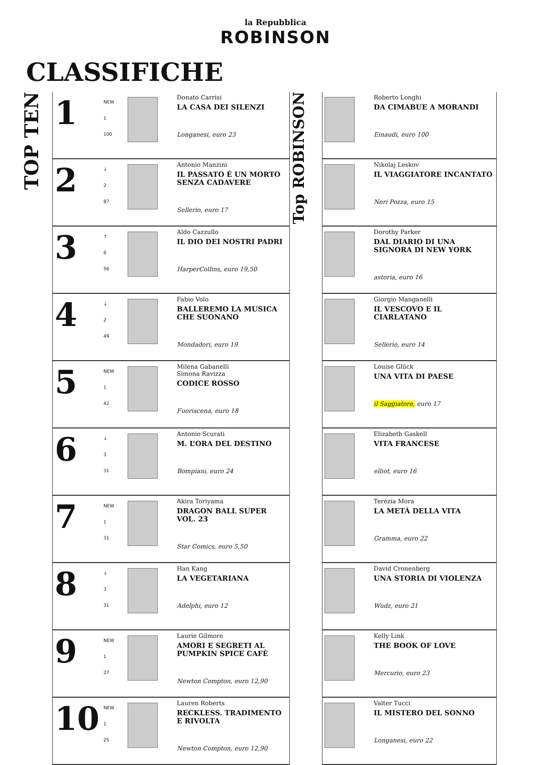la Repubblica
ROBINSON
CLASSIFICHE
TOP TEN
| 1 | NEW 1 100 | | Donato Carrisi LA CASA DEI SILENZI Longanesi, euro 23 |
| 2 | ↓ 2 87 | | Antonio Manzini IL PASSATO È UN MORTO SENZA CADAVERE Sellerio, euro 17 |
| 3 | ↑ 6 56 | | Aldo Cazzullo IL DIO DEI NOSTRI PADRI HarperCollins, euro 19,50 |
| 4 | ↓ 2 49 | | Fabio Volo BALLEREMO LA MUSICA CHE SUONANO Mondadori, euro 19 |
| 5 | NEW 1 42 | | Milena Gabanelli Simona Ravizza CODICE ROSSO Fuoriscena, euro 18 |
| 6 | ↓ 3 31 | | Antonio Scurati M. L’ORA DEL DESTINO Bompiani, euro 24 |
| 7 | NEW 1 31 | | Akira Toriyama DRAGON BALL SUPER VOL. 23 Star Comics, euro 5,50 |
| 8 | ↓ 3 31 | | Han Kang LA VEGETARIANA Adelphi, euro 12 |
| 9 | NEW 1 27 | | Laurie Gilmore AMORI E SEGRETI AL PUMPKIN SPICE CAFÈ Newton Compton, euro 12,90 |
| 10 | NEW 1 25 | | Lauren Roberts RECKLESS. TRADIMENTO E RIVOLTA Newton Compton, euro 12,90 |
Top ROBINSON
| | Roberto Longhi DA CIMABUE A MORANDI Einaudi, euro 100 |
| | Nikolaj Leskov IL VIAGGIATORE INCANTATO Neri Pozza, euro 15 |
| | Dorothy Parker DAL DIARIO DI UNA SIGNORA DI NEW YORK astoria, euro 16 |
| | Giorgio Manganelli IL VESCOVO E IL CIARLATANO Sellerio, euro 14 |
| | Louise Glück UNA VITA DI PAESE il Saggiatore, euro 17 |
| | Elizabeth Gaskell VITA FRANCESE elliot, euro 16 |
| | Terézia Mora LA METÀ DELLA VITA Gramma, euro 22 |
| | David Cronenberg UNA STORIA DI VIOLENZA Wudz, euro 21 |
| | Kelly Link THE BOOK OF LOVE Mercurio, euro 23 |
| | Valter Tucci IL MISTERO DEL SONNO Longanesi, euro 22 |